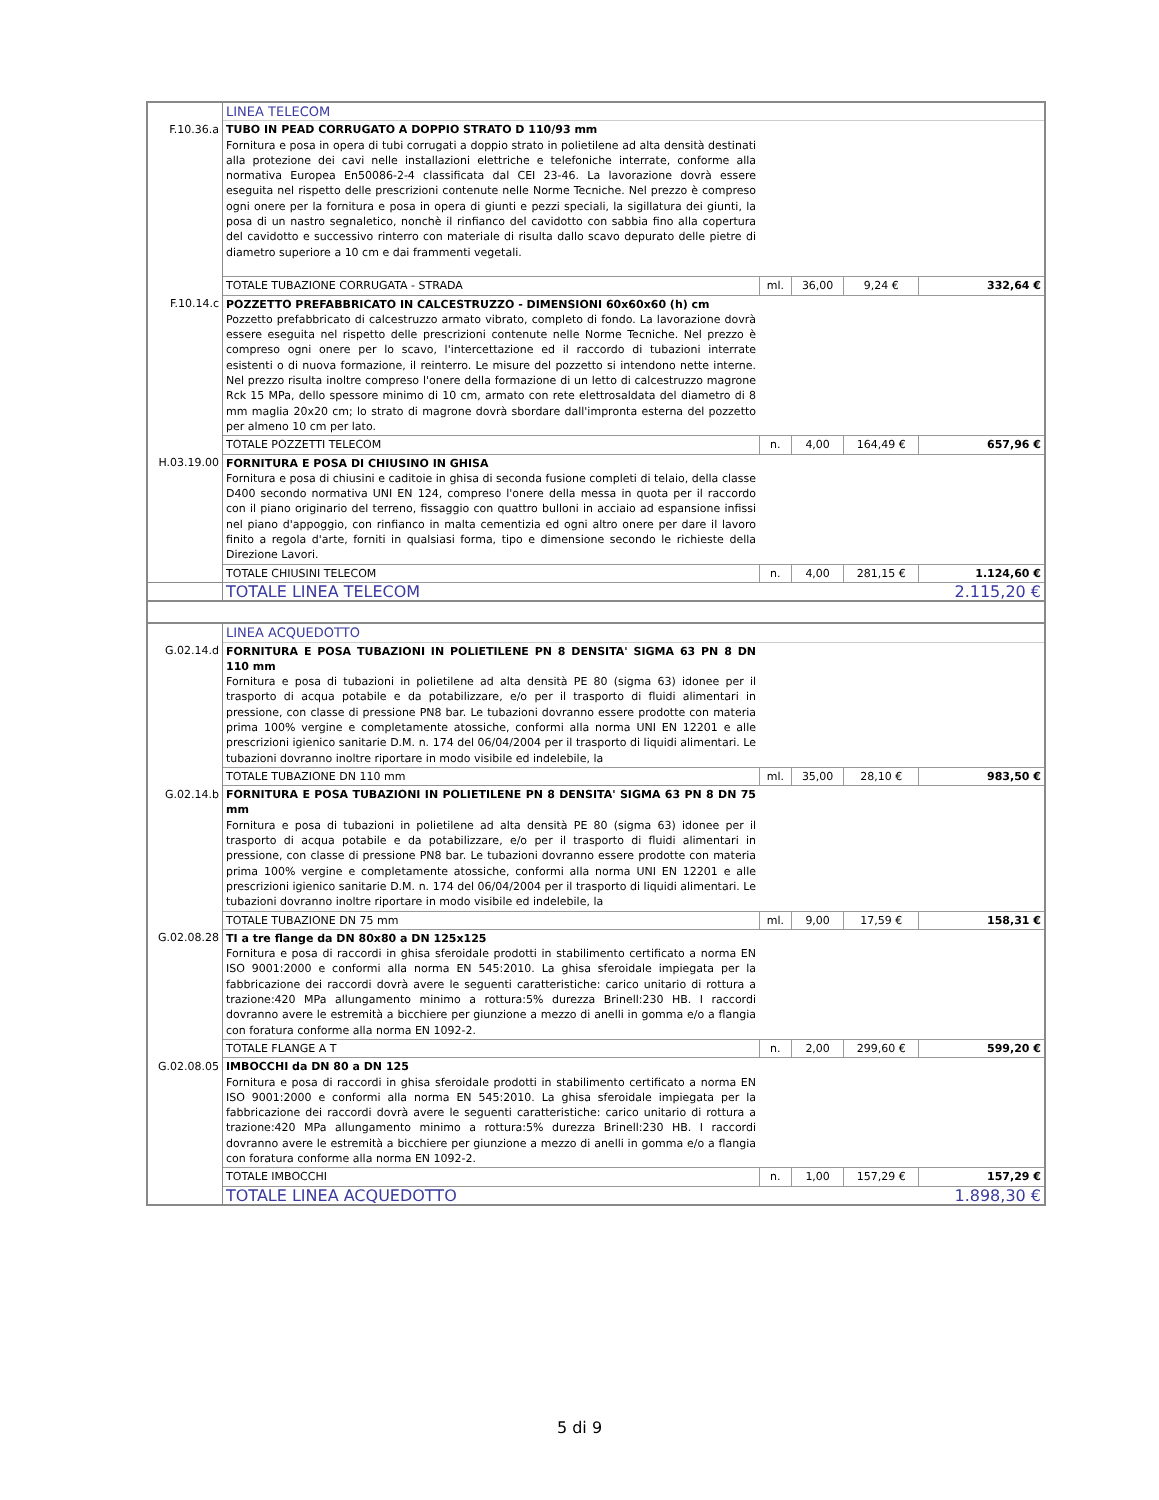| | LINEA TELECOM | | | | |
| F.10.36.a | TUBO IN PEAD CORRUGATO A DOPPIO STRATO D 110/93 mm Fornitura e posa in opera di tubi corrugati a doppio strato in polietilene ad alta densità destinati alla protezione dei cavi nelle installazioni elettriche e telefoniche interrate, conforme alla normativa Europea En50086-2-4 classificata dal CEI 23-46. La lavorazione dovrà essere eseguita nel rispetto delle prescrizioni contenute nelle Norme Tecniche. Nel prezzo è compreso ogni onere per la fornitura e posa in opera di giunti e pezzi speciali, la sigillatura dei giunti, la posa di un nastro segnaletico, nonchè il rinfianco del cavidotto con sabbia fino alla copertura del cavidotto e successivo rinterro con materiale di risulta dallo scavo depurato delle pietre di diametro superiore a 10 cm e dai frammenti vegetali. | | | | |
| | TOTALE TUBAZIONE CORRUGATA - STRADA | ml. | 36,00 | 9,24 € | 332,64 € |
| F.10.14.c | POZZETTO PREFABBRICATO IN CALCESTRUZZO - DIMENSIONI 60x60x60 (h) cm Pozzetto prefabbricato di calcestruzzo armato vibrato, completo di fondo. La lavorazione dovrà essere eseguita nel rispetto delle prescrizioni contenute nelle Norme Tecniche. Nel prezzo è compreso ogni onere per lo scavo, l'intercettazione ed il raccordo di tubazioni interrate esistenti o di nuova formazione, il reinterro. Le misure del pozzetto si intendono nette interne. Nel prezzo risulta inoltre compreso l'onere della formazione di un letto di calcestruzzo magrone Rck 15 MPa, dello spessore minimo di 10 cm, armato con rete elettrosaldata del diametro di 8 mm maglia 20x20 cm; lo strato di magrone dovrà sbordare dall'impronta esterna del pozzetto per almeno 10 cm per lato. | | | | |
| | TOTALE POZZETTI TELECOM | n. | 4,00 | 164,49 € | 657,96 € |
| H.03.19.00 | FORNITURA E POSA DI CHIUSINO IN GHISA Fornitura e posa di chiusini e caditoie in ghisa di seconda fusione completi di telaio, della classe D400 secondo normativa UNI EN 124, compreso l'onere della messa in quota per il raccordo con il piano originario del terreno, fissaggio con quattro bulloni in acciaio ad espansione infissi nel piano d'appoggio, con rinfianco in malta cementizia ed ogni altro onere per dare il lavoro finito a regola d'arte, forniti in qualsiasi forma, tipo e dimensione secondo le richieste della Direzione Lavori. | | | | |
| | TOTALE CHIUSINI TELECOM | n. | 4,00 | 281,15 € | 1.124,60 € |
| | TOTALE LINEA TELECOM | | | | 2.115,20 € |
| | LINEA ACQUEDOTTO | | | | |
| G.02.14.d | FORNITURA E POSA TUBAZIONI IN POLIETILENE PN 8 DENSITA' SIGMA 63 PN 8 DN 110 mm Fornitura e posa di tubazioni in polietilene ad alta densità PE 80 (sigma 63) idonee per il trasporto di acqua potabile e da potabilizzare, e/o per il trasporto di fluidi alimentari in pressione, con classe di pressione PN8 bar. Le tubazioni dovranno essere prodotte con materia prima 100% vergine e completamente atossiche, conformi alla norma UNI EN 12201 e alle prescrizioni igienico sanitarie D.M. n. 174 del 06/04/2004 per il trasporto di liquidi alimentari. Le tubazioni dovranno inoltre riportare in modo visibile ed indelebile, la | | | | |
| | TOTALE TUBAZIONE DN 110 mm | ml. | 35,00 | 28,10 € | 983,50 € |
| G.02.14.b | FORNITURA E POSA TUBAZIONI IN POLIETILENE PN 8 DENSITA' SIGMA 63 PN 8 DN 75 mm Fornitura e posa di tubazioni in polietilene ad alta densità PE 80 (sigma 63) idonee per il trasporto di acqua potabile e da potabilizzare, e/o per il trasporto di fluidi alimentari in pressione, con classe di pressione PN8 bar. Le tubazioni dovranno essere prodotte con materia prima 100% vergine e completamente atossiche, conformi alla norma UNI EN 12201 e alle prescrizioni igienico sanitarie D.M. n. 174 del 06/04/2004 per il trasporto di liquidi alimentari. Le tubazioni dovranno inoltre riportare in modo visibile ed indelebile, la | | | | |
| | TOTALE TUBAZIONE DN 75 mm | ml. | 9,00 | 17,59 € | 158,31 € |
| G.02.08.28 | TI a tre flange da DN 80x80 a DN 125x125 Fornitura e posa di raccordi in ghisa sferoidale prodotti in stabilimento certificato a norma EN ISO 9001:2000 e conformi alla norma EN 545:2010. La ghisa sferoidale impiegata per la fabbricazione dei raccordi dovrà avere le seguenti caratteristiche: carico unitario di rottura a trazione:420 MPa allungamento minimo a rottura:5% durezza Brinell:230 HB. I raccordi dovranno avere le estremità a bicchiere per giunzione a mezzo di anelli in gomma e/o a flangia con foratura conforme alla norma EN 1092-2. | | | | |
| | TOTALE FLANGE A T | n. | 2,00 | 299,60 € | 599,20 € |
| G.02.08.05 | IMBOCCHI da DN 80 a DN 125 Fornitura e posa di raccordi in ghisa sferoidale prodotti in stabilimento certificato a norma EN ISO 9001:2000 e conformi alla norma EN 545:2010. La ghisa sferoidale impiegata per la fabbricazione dei raccordi dovrà avere le seguenti caratteristiche: carico unitario di rottura a trazione:420 MPa allungamento minimo a rottura:5% durezza Brinell:230 HB. I raccordi dovranno avere le estremità a bicchiere per giunzione a mezzo di anelli in gomma e/o a flangia con foratura conforme alla norma EN 1092-2. | | | | |
| | TOTALE IMBOCCHI | n. | 1,00 | 157,29 € | 157,29 € |
| | TOTALE LINEA ACQUEDOTTO | | | | 1.898,30 € |
5 di 9